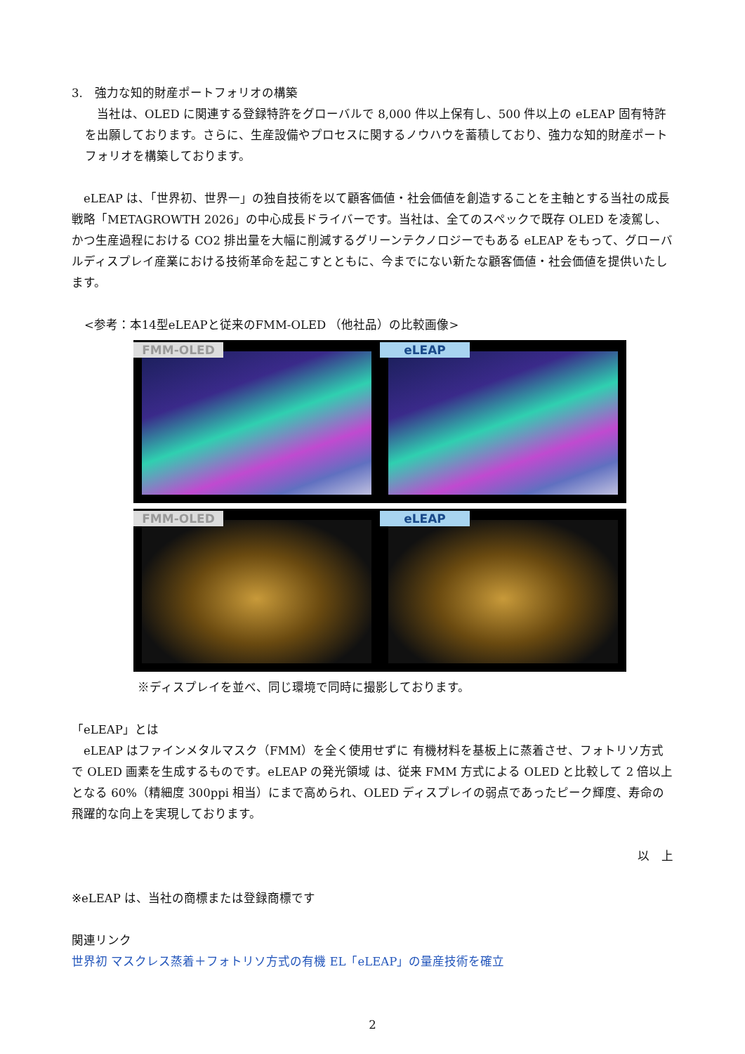3.　強力な知的財産ポートフォリオの構築
　当社は、OLED に関連する登録特許をグローバルで 8,000 件以上保有し、500 件以上の eLEAP 固有特許を出願しております。さらに、生産設備やプロセスに関するノウハウを蓄積しており、強力な知的財産ポートフォリオを構築しております。
　eLEAP は、「世界初、世界一」の独自技術を以て顧客価値・社会価値を創造することを主軸とする当社の成長戦略「METAGROWTH 2026」の中心成長ドライバーです。当社は、全てのスペックで既存 OLED を凌駕し、かつ生産過程における CO2 排出量を大幅に削減するグリーンテクノロジーでもある eLEAP をもって、グローバルディスプレイ産業における技術革命を起こすとともに、今までにない新たな顧客価値・社会価値を提供いたします。
<参考：本14型eLEAPと従来のFMM-OLED （他社品）の比較画像>
FMM-OLED eLEAP
FMM-OLED eLEAP
※ディスプレイを並べ、同じ環境で同時に撮影しております。
「eLEAP」とは
　eLEAP はファインメタルマスク（FMM）を全く使用せずに 有機材料を基板上に蒸着させ、フォトリソ方式で OLED 画素を生成するものです。eLEAP の発光領域 は、従来 FMM 方式による OLED と比較して 2 倍以上となる 60%（精細度 300ppi 相当）にまで高められ、OLED ディスプレイの弱点であったピーク輝度、寿命の飛躍的な向上を実現しております。
以　上
※eLEAP は、当社の商標または登録商標です
関連リンク
世界初 マスクレス蒸着＋フォトリソ方式の有機 EL「eLEAP」の量産技術を確立
2